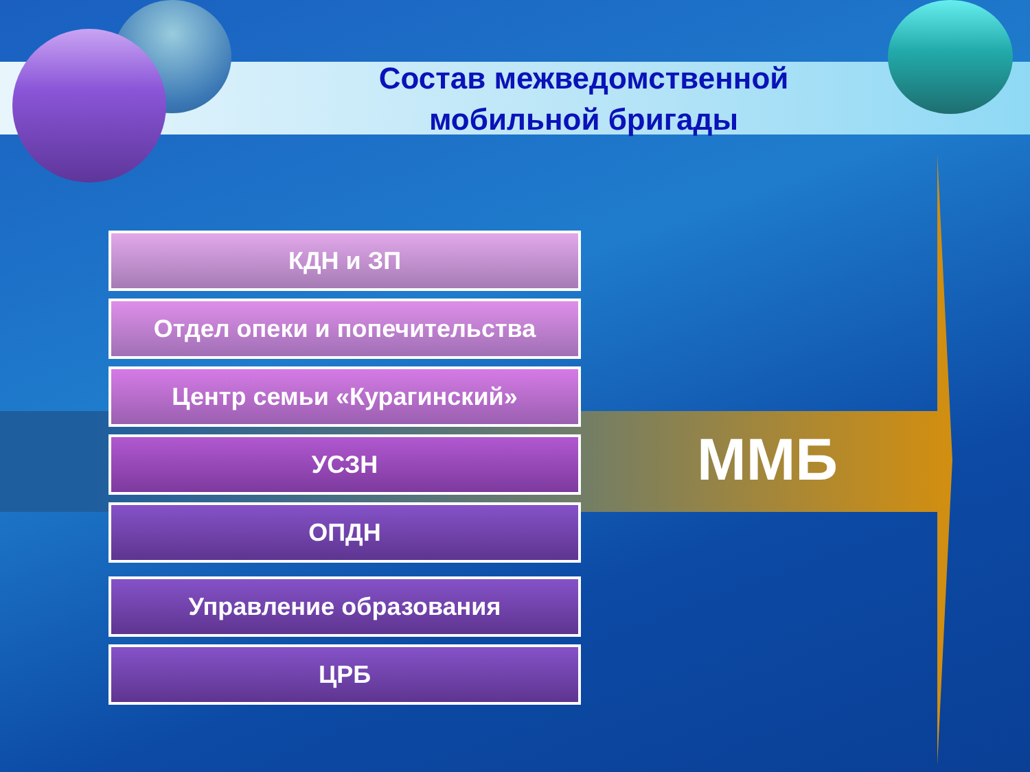Состав межведомственной мобильной бригады
КДН и ЗП
Отдел опеки и попечительства
Центр семьи «Курагинский»
УСЗН
ОПДН
Управление образования
ЦРБ
ММБ